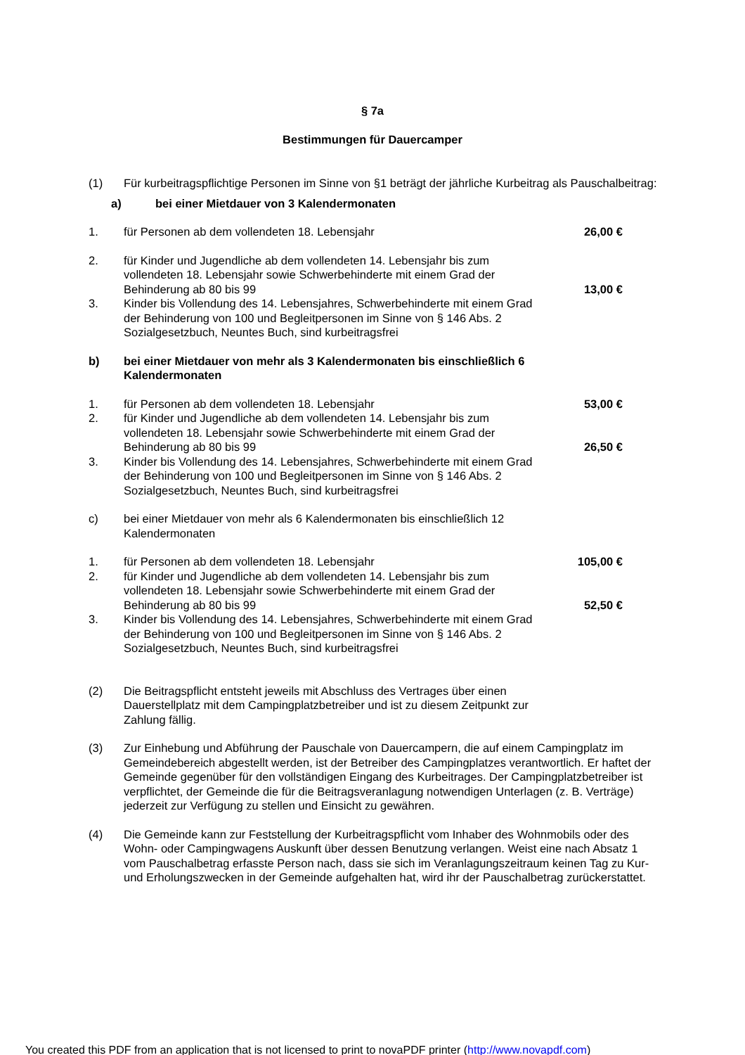§ 7a
Bestimmungen für Dauercamper
(1) Für kurbeitragspflichtige Personen im Sinne von §1 beträgt der jährliche Kurbeitrag als Pauschalbeitrag:
a) bei einer Mietdauer von 3 Kalendermonaten
1. für Personen ab dem vollendeten 18. Lebensjahr
26,00 €
2. für Kinder und Jugendliche ab dem vollendeten 14. Lebensjahr bis zum vollendeten 18. Lebensjahr sowie Schwerbehinderte mit einem Grad der Behinderung ab 80 bis 99
13,00 €
3. Kinder bis Vollendung des 14. Lebensjahres, Schwerbehinderte mit einem Grad der Behinderung von 100 und Begleitpersonen im Sinne von § 146 Abs. 2 Sozialgesetzbuch, Neuntes Buch, sind kurbeitragsfrei
b) bei einer Mietdauer von mehr als 3 Kalendermonaten bis einschließlich 6 Kalendermonaten
1. für Personen ab dem vollendeten 18. Lebensjahr
53,00 €
2. für Kinder und Jugendliche ab dem vollendeten 14. Lebensjahr bis zum vollendeten 18. Lebensjahr sowie Schwerbehinderte mit einem Grad der Behinderung ab 80 bis 99
26,50 €
3. Kinder bis Vollendung des 14. Lebensjahres, Schwerbehinderte mit einem Grad der Behinderung von 100 und Begleitpersonen im Sinne von § 146 Abs. 2 Sozialgesetzbuch, Neuntes Buch, sind kurbeitragsfrei
c) bei einer Mietdauer von mehr als 6 Kalendermonaten bis einschließlich 12 Kalendermonaten
1. für Personen ab dem vollendeten 18. Lebensjahr
105,00 €
2. für Kinder und Jugendliche ab dem vollendeten 14. Lebensjahr bis zum vollendeten 18. Lebensjahr sowie Schwerbehinderte mit einem Grad der Behinderung ab 80 bis 99
52,50 €
3. Kinder bis Vollendung des 14. Lebensjahres, Schwerbehinderte mit einem Grad der Behinderung von 100 und Begleitpersonen im Sinne von § 146 Abs. 2 Sozialgesetzbuch, Neuntes Buch, sind kurbeitragsfrei
(2) Die Beitragspflicht entsteht jeweils mit Abschluss des Vertrages über einen Dauerstellplatz mit dem Campingplatzbetreiber und ist zu diesem Zeitpunkt zur Zahlung fällig.
(3) Zur Einhebung und Abführung der Pauschale von Dauercampern, die auf einem Campingplatz im Gemeindebereich abgestellt werden, ist der Betreiber des Campingplatzes verantwortlich. Er haftet der Gemeinde gegenüber für den vollständigen Eingang des Kurbeitrages. Der Campingplatzbetreiber ist verpflichtet, der Gemeinde die für die Beitragsveranlagung notwendigen Unterlagen (z. B. Verträge) jederzeit zur Verfügung zu stellen und Einsicht zu gewähren.
(4) Die Gemeinde kann zur Feststellung der Kurbeitragspflicht vom Inhaber des Wohnmobils oder des Wohn- oder Campingwagens Auskunft über dessen Benutzung verlangen. Weist eine nach Absatz 1 vom Pauschalbetrag erfasste Person nach, dass sie sich im Veranlagungszeitraum keinen Tag zu Kur- und Erholungszwecken in der Gemeinde aufgehalten hat, wird ihr der Pauschalbetrag zurückerstattet.
You created this PDF from an application that is not licensed to print to novaPDF printer (http://www.novapdf.com)